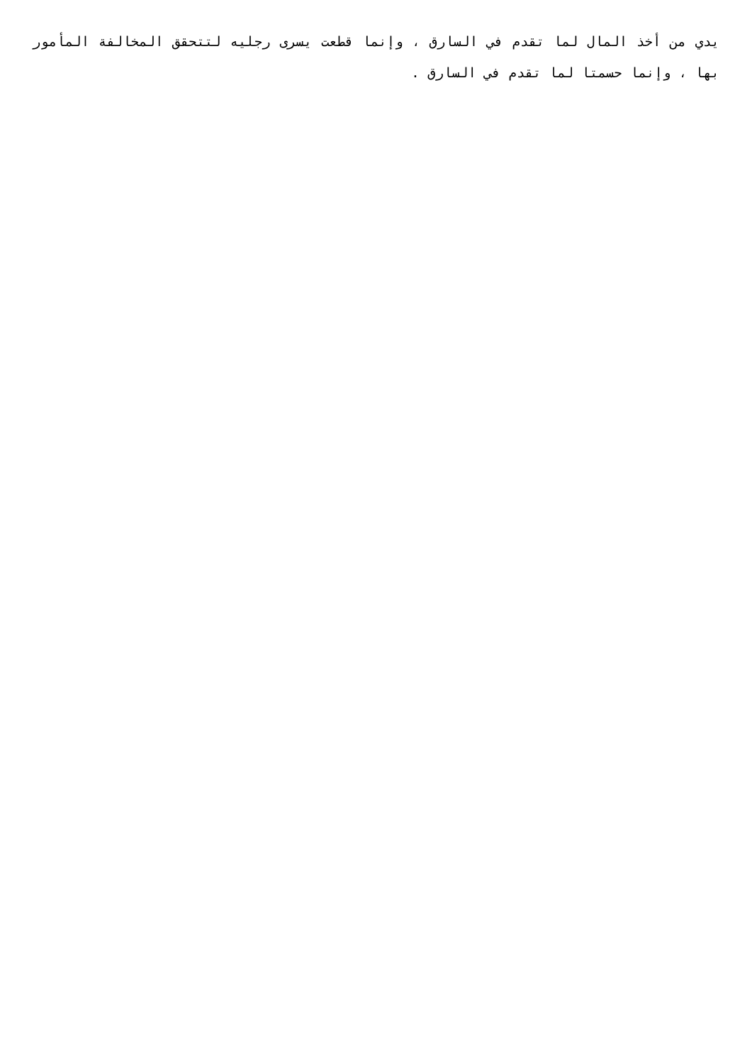يدي من أخذ المال لما تقدم في السارق ، وإنما قطعت يسرى رجليه لتتحقق المخالفة المأمور بها ، وإنما حسمتا لما تقدم في السارق .